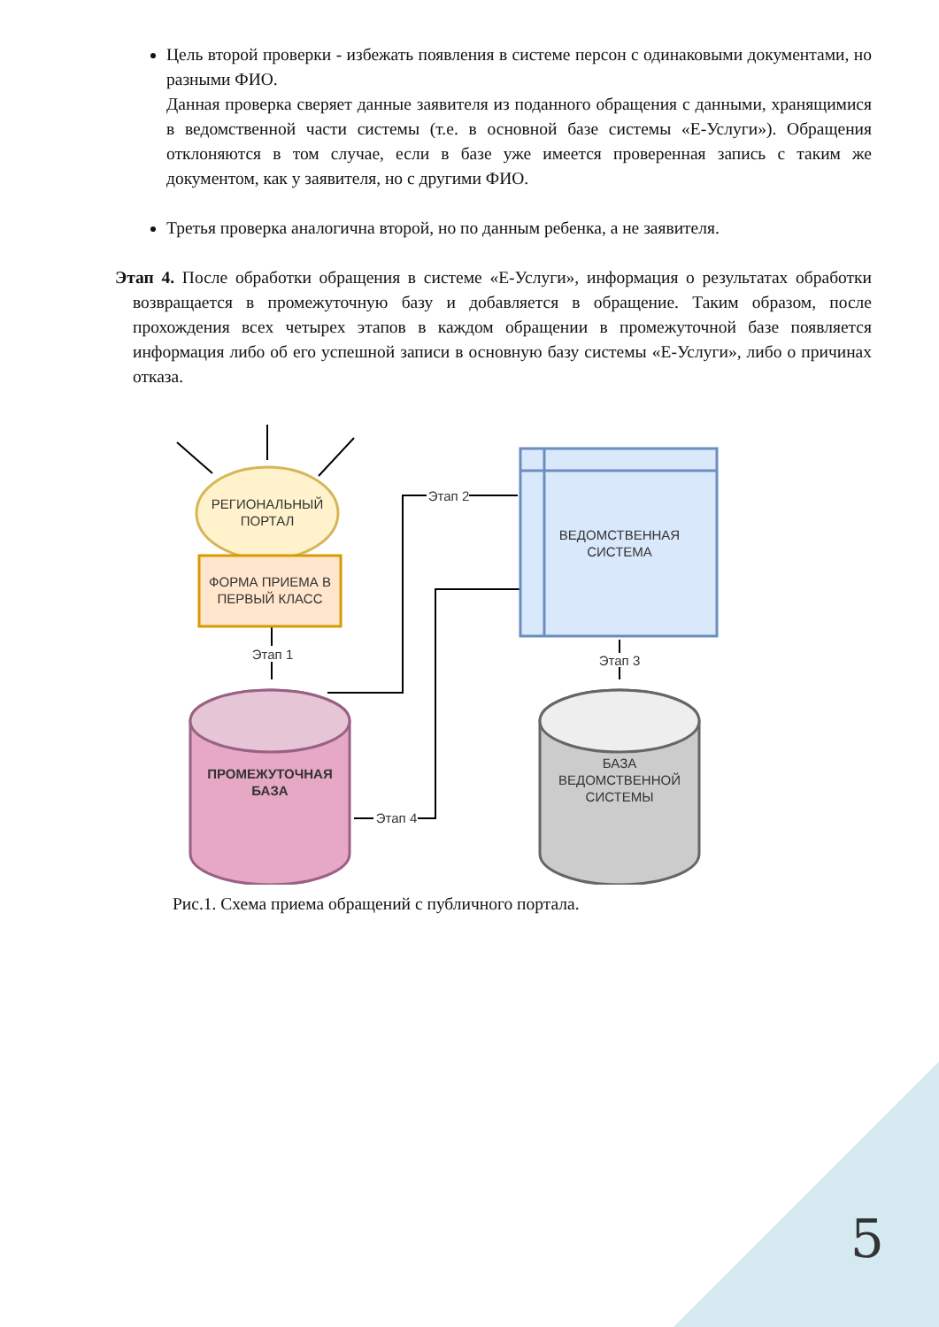Цель второй проверки - избежать появления в системе персон с одинаковыми документами, но разными ФИО.
Данная проверка сверяет данные заявителя из поданного обращения с данными, хранящимися в ведомственной части системы (т.е. в основной базе системы «Е-Услуги»). Обращения отклоняются в том случае, если в базе уже имеется проверенная запись с таким же документом, как у заявителя, но с другими ФИО.
Третья проверка аналогична второй, но по данным ребенка, а не заявителя.
Этап 4. После обработки обращения в системе «Е-Услуги», информация о результатах обработки возвращается в промежуточную базу и добавляется в обращение. Таким образом, после прохождения всех четырех этапов в каждом обращении в промежуточной базе появляется информация либо об его успешной записи в основную базу системы «Е-Услуги», либо о причинах отказа.
РЕГИОНАЛЬНЫЙ
ПОРТАЛ
ФОРМА ПРИЕМА В
ПЕРВЫЙ КЛАСС
Этап 1
ВЕДОМСТВЕННАЯ
СИСТЕМА
Этап 2
Этап 3
ПРОМЕЖУТОЧНАЯ
БАЗА
Этап 4
БАЗА
ВЕДОМСТВЕННОЙ
СИСТЕМЫ
Рис.1. Схема приема обращений с публичного портала.
5